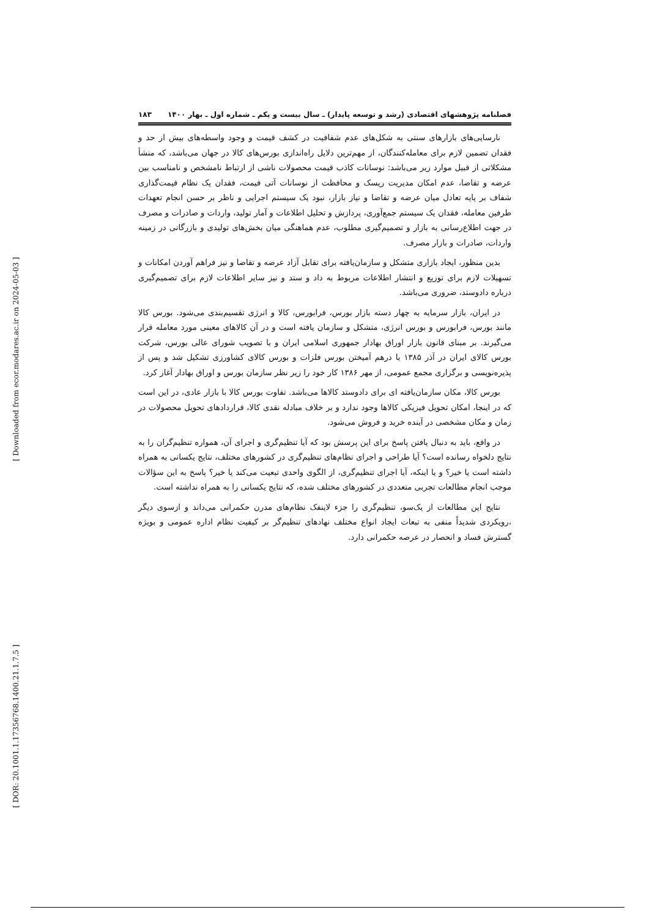[ Downloaded from ecor.modares.ac.ir on 2024-05-03 ]
[ DOR: 20.1001.1.17356768.1400.21.1.7.5 ]
فصلنامه پژوهشهای اقتصادی (رشد و توسعه پایدار) ـ سال بیست و یکم ـ شماره اول ـ بهار ۱۴۰۰ ۱۸۳
نارسایی‌های بازارهای سنتی به شکل‌های عدم شفافیت در کشف قیمت و وجود واسطه‌های بیش از حد و فقدان تضمین لازم برای معامله‌کنندگان، از مهم‌ترین دلایل راه‌اندازی بورس‌های کالا در جهان می‌باشد، که منشأ مشکلاتی از قبیل موارد زیر می‌باشد: نوسانات کاذب قیمت محصولات ناشی از ارتباط نامشخص و نامناسب بین عرضه و تقاضا، عدم امکان مدیریت ریسک و محافظت از نوسانات آتی قیمت، فقدان یک نظام قیمت‌گذاری شفاف بر پایه تعادل میان عرضه و تقاضا و نیاز بازار، نبود یک سیستم اجرایی و ناظر بر حسن انجام تعهدات طرفین معامله، فقدان یک سیستم جمع‌آوری، پردازش و تحلیل اطلاعات و آمار تولید، واردات و صادرات و مصرف در جهت اطلاع‌رسانی به بازار و تصمیم‌گیری مطلوب، عدم هماهنگی میان بخش‌های تولیدی و بازرگانی در زمینه واردات، صادرات و بازار مصرف.
بدین منظور، ایجاد بازاری متشکل و سازمان‌یافته برای تقابل آزاد عرضه و تقاضا و نیز فراهم آوردن امکانات و تسهیلات لازم برای توزیع و انتشار اطلاعات مربوط به داد و ستد و نیز سایر اطلاعات لازم برای تصمیم‌گیری درباره دادوستد، ضروری می‌باشد.
در ایران، بازار سرمایه به چهار دسته بازار بورس، فرابورس، کالا و انرژی تقسیم‌بندی می‌شود. بورس کالا مانند بورس، فرابورس و بورس انرژی، متشکل و سازمان یافته است و در آن کالاهای معینی مورد معامله قرار می‌گیرند. بر مبنای قانون بازار اوراق بهادار جمهوری اسلامی ایران و با تصویب شورای عالی بورس، شرکت بورس کالای ایران در آذر ۱۳۸۵ با درهم آمیختن بورس فلزات و بورس کالای کشاورزی تشکیل شد و پس از پذیره‌نویسی و برگزاری مجمع عمومی، از مهر ۱۳۸۶ کار خود را زیر نظر سازمان بورس و اوراق بهادار آغاز کرد.
بورس کالا، مکان سازمان‌یافته ای برای دادوستد کالاها می‌باشد. تفاوت بورس کالا با بازار عادی، در این است که در اینجا، امکان تحویل فیزیکی کالاها وجود ندارد و بر خلاف مبادله نقدی کالا، قراردادهای تحویل محصولات در زمان و مکان مشخصی در آینده خرید و فروش می‌شود.
در واقع، باید به دنبال یافتن پاسخ برای این پرسش بود که آیا تنظیم‌گری و اجرای آن، همواره تنظیم‌گران را به نتایج دلخواه رسانده است؟ آیا طراحی و اجرای نظام‌های تنظیم‌گری در کشورهای مختلف، نتایج یکسانی به همراه داشته است یا خیر؟ و یا اینکه، آیا اجرای تنظیم‌گری، از الگوی واحدی تبعیت می‌کند یا خیر؟ پاسخ به این سؤالات موجب انجام مطالعات تجربی متعددی در کشورهای مختلف شده، که نتایج یکسانی را به همراه نداشته است.
نتایج این مطالعات از یک‌سو، تنظیم‌گری را جزء لاینفک نظام‌های مدرن حکمرانی می‌داند و ازسوی دیگر ،رویکردی شدیداً منفی به تبعات ایجاد انواع مختلف نهادهای تنظیم‌گر بر کیفیت نظام اداره عمومی و بویژه گسترش فساد و انحصار در عرصه حکمرانی دارد.